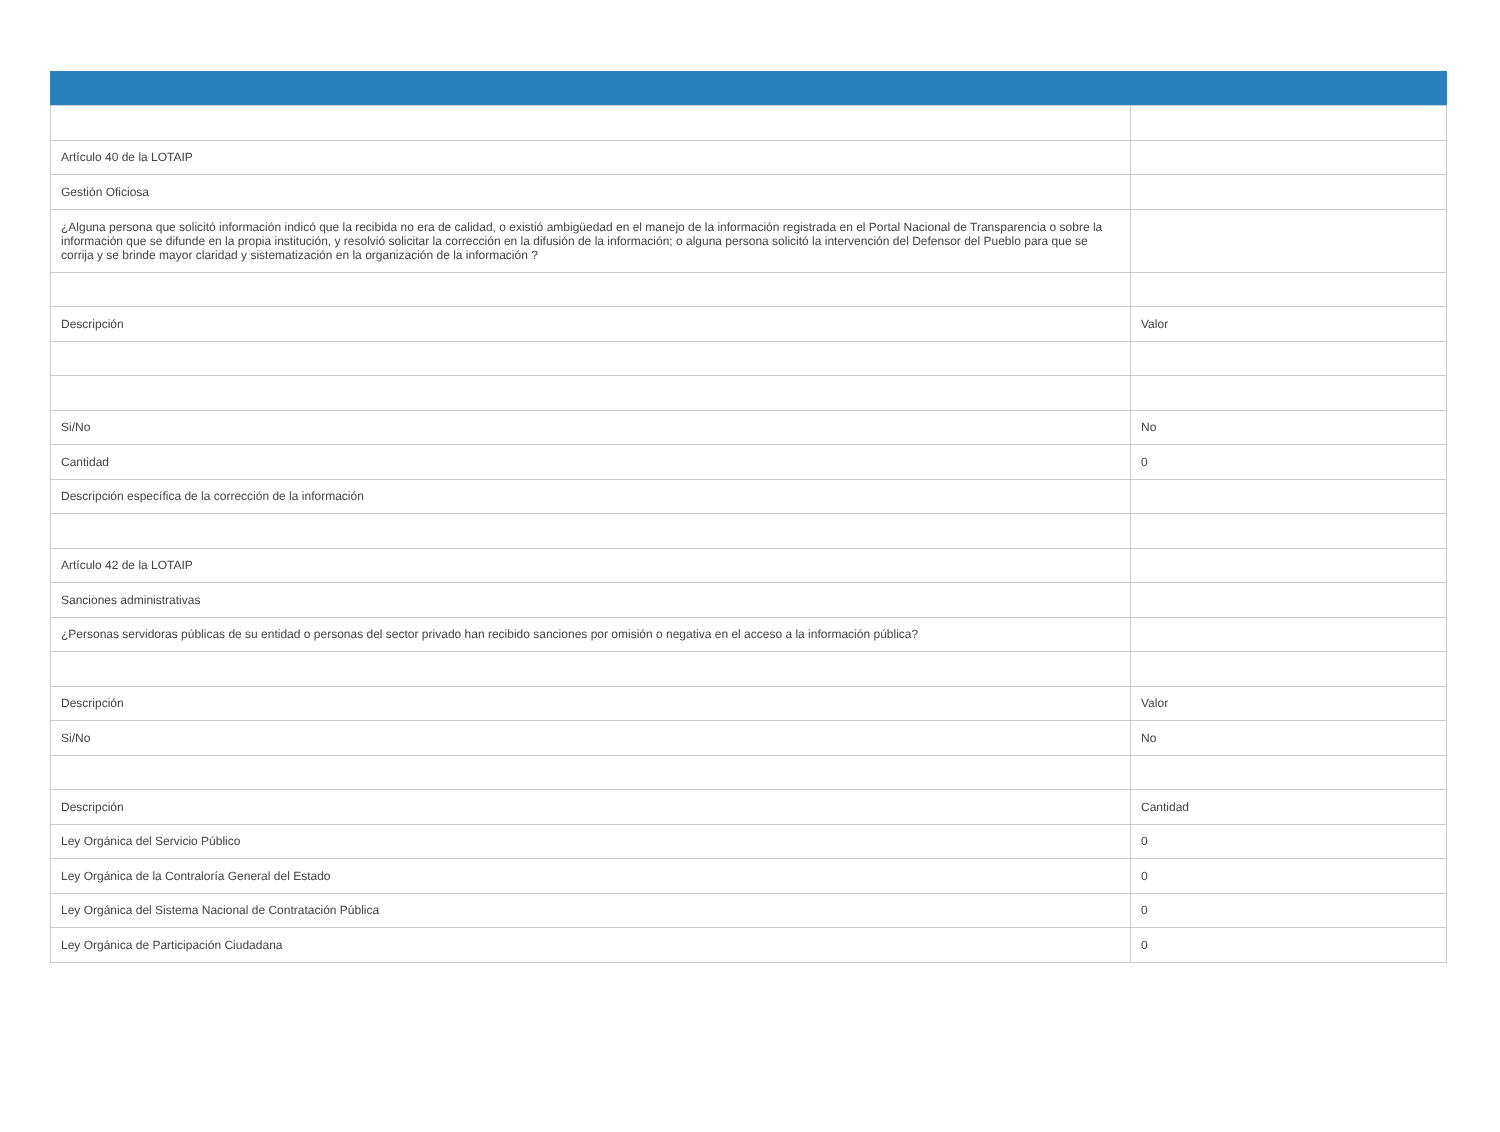| Artículo 40 de la LOTAIP | |
| Gestión Oficiosa | |
| ¿Alguna persona que solicitó información indicó que la recibida no era de calidad, o existió ambigüedad en el manejo de la información registrada en el Portal Nacional de Transparencia o sobre la información que se difunde en la propia institución, y resolvió solicitar la corrección en la difusión de la información; o alguna persona solicitó la intervención del Defensor del Pueblo para que se corrija y se brinde mayor claridad y sistematización en la organización de la información ? | |
| Descripción | Valor |
| Si/No | No |
| Cantidad | 0 |
| Descripción específica de la corrección de la información | |
| Artículo 42 de la LOTAIP | |
| Sanciones administrativas | |
| ¿Personas servidoras públicas de su entidad o personas del sector privado han recibido sanciones por omisión o negativa en el acceso a la información pública? | |
| Descripción | Valor |
| Si/No | No |
| Descripción | Cantidad |
| Ley Orgánica del Servicio Público | 0 |
| Ley Orgánica de la Contraloría General del Estado | 0 |
| Ley Orgánica del Sistema Nacional de Contratación Pública | 0 |
| Ley Orgánica de Participación Ciudadana | 0 |